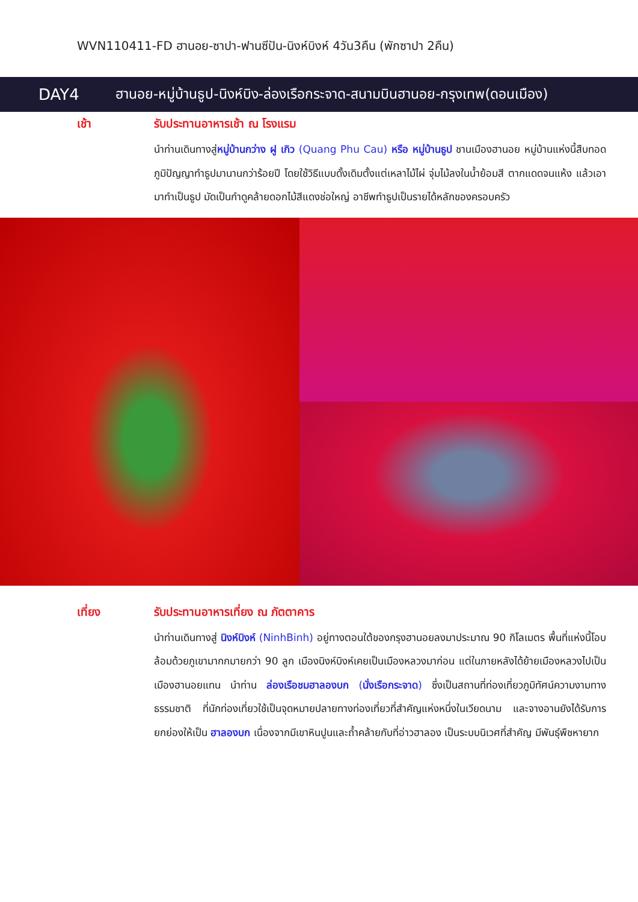WVN110411-FD ฮานอย-ซาปา-ฟานซีปัน-นิงห์บิงห์ 4วัน3คืน (พักซาปา 2คืน)
DAY4
ฮานอย-หมู่บ้านธูป-นิงห์บิง-ล่องเรือกระจาด-สนามบินฮานอย-กรุงเทพ(ดอนเมือง)
เช้า รับประทานอาหารเช้า ณ โรงแรม
นำท่านเดินทางสู่หมู่บ้านกว่าง ฝู เกิว (Quang Phu Cau) หรือ หมู่บ้านธูป ชานเมืองฮานอย หมู่บ้านแห่งนี้สืบทอดภูมิปัญญาทำธูปมานานกว่าร้อยปี โดยใช้วิธีแบบดั้งเดิมตั้งแต่เหลาไม้ไผ่ จุ่มไม้ลงในน้ำย้อมสี ตากแดดจนแห้ง แล้วเอามาทำเป็นธูป มัดเป็นกำดูคล้ายดอกไม้สีแดงช่อใหญ่ อาชีพทำธูปเป็นรายได้หลักของครอบครัว
เที่ยง รับประทานอาหารเที่ยง ณ ภัตตาคาร
นำท่านเดินทางสู่ นิงห์บิงห์ (NinhBinh) อยู่ทางตอนใต้ของกรุงฮานอยลงมาประมาณ 90 กิโลเมตร พื้นที่แห่งนี้โอบล้อมด้วยภูเขามากกมายกว่า 90 ลูก เมืองนิงห์บิงห์เคยเป็นเมืองหลวงมาก่อน แต่ในภายหลังได้ย้ายเมืองหลวงไปเป็นเมืองฮานอยแทน นำท่าน ล่องเรือชมฮาลองบก (นั่งเรือกระจาด) ซึ่งเป็นสถานที่ท่องเที่ยวภูมิทัศน์ความงามทางธรรมชาติ ที่นักท่องเที่ยวใช้เป็นจุดหมายปลายทางท่องเที่ยวที่สำคัญแห่งหนึ่งในเวียดนาม และจางอานยังได้รับการยกย่องให้เป็น ฮาลองบก เนื่องจากมีเขาหินปูนและถ้ำคล้ายกับที่อ่าวฮาลอง เป็นระบบนิเวศที่สำคัญ มีพันธุ์พืชหายาก